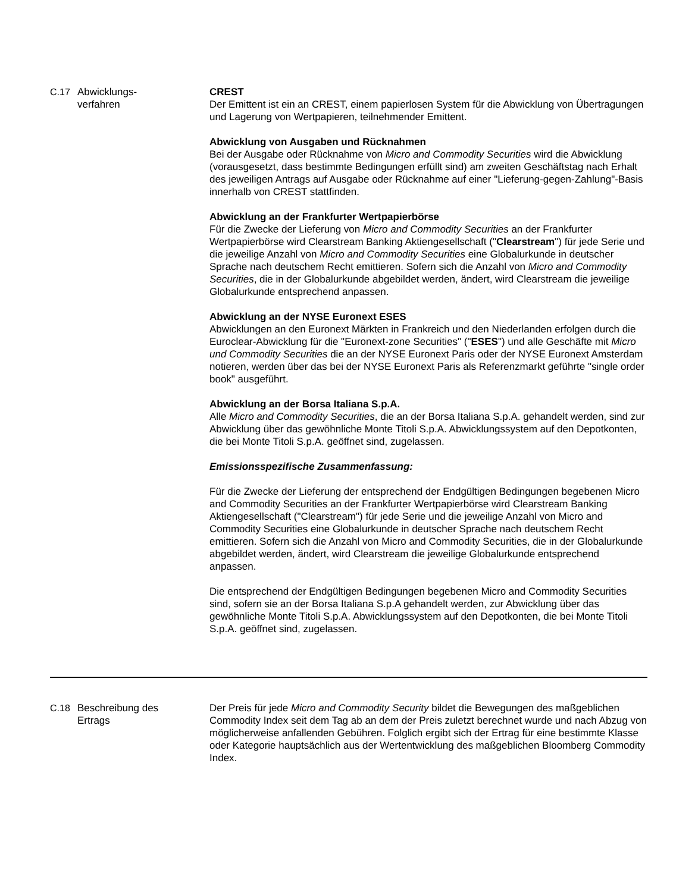| C.17 | Abwicklungs- verfahren | CREST Der Emittent ist ein an CREST, einem papierlosen System für die Abwicklung von Übertragungen und Lagerung von Wertpapieren, teilnehmender Emittent. Abwicklung von Ausgaben und Rücknahmen Bei der Ausgabe oder Rücknahme von Micro and Commodity Securities wird die Abwicklung (vorausgesetzt, dass bestimmte Bedingungen erfüllt sind) am zweiten Geschäftstag nach Erhalt des jeweiligen Antrags auf Ausgabe oder Rücknahme auf einer "Lieferung-gegen-Zahlung"-Basis innerhalb von CREST stattfinden. Abwicklung an der Frankfurter Wertpapierbörse Für die Zwecke der Lieferung von Micro and Commodity Securities an der Frankfurter Wertpapierbörse wird Clearstream Banking Aktiengesellschaft (" Clearstream ") für jede Serie und die jeweilige Anzahl von Micro and Commodity Securities eine Globalurkunde in deutscher Sprache nach deutschem Recht emittieren. Sofern sich die Anzahl von Micro and Commodity Securities , die in der Globalurkunde abgebildet werden, ändert, wird Clearstream die jeweilige Globalurkunde entsprechend anpassen. Abwicklung an der NYSE Euronext ESES Abwicklungen an den Euronext Märkten in Frankreich und den Niederlanden erfolgen durch die Euroclear-Abwicklung für die "Euronext-zone Securities" (" ESES ") und alle Geschäfte mit Micro und Commodity Securities die an der NYSE Euronext Paris oder der NYSE Euronext Amsterdam notieren, werden über das bei der NYSE Euronext Paris als Referenzmarkt geführte "single order book" ausgeführt. Abwicklung an der Borsa Italiana S.p.A. Alle Micro and Commodity Securities , die an der Borsa Italiana S.p.A. gehandelt werden, sind zur Abwicklung über das gewöhnliche Monte Titoli S.p.A. Abwicklungssystem auf den Depotkonten, die bei Monte Titoli S.p.A. geöffnet sind, zugelassen. Emissionsspezifische Zusammenfassung: Für die Zwecke der Lieferung der entsprechend der Endgültigen Bedingungen begebenen Micro and Commodity Securities an der Frankfurter Wertpapierbörse wird Clearstream Banking Aktiengesellschaft ("Clearstream") für jede Serie und die jeweilige Anzahl von Micro and Commodity Securities eine Globalurkunde in deutscher Sprache nach deutschem Recht emittieren. Sofern sich die Anzahl von Micro and Commodity Securities, die in der Globalurkunde abgebildet werden, ändert, wird Clearstream die jeweilige Globalurkunde entsprechend anpassen. Die entsprechend der Endgültigen Bedingungen begebenen Micro and Commodity Securities sind, sofern sie an der Borsa Italiana S.p.A gehandelt werden, zur Abwicklung über das gewöhnliche Monte Titoli S.p.A. Abwicklungssystem auf den Depotkonten, die bei Monte Titoli S.p.A. geöffnet sind, zugelassen. |
| C.18 | Beschreibung des Ertrags | Der Preis für jede Micro and Commodity Security bildet die Bewegungen des maßgeblichen Commodity Index seit dem Tag ab an dem der Preis zuletzt berechnet wurde und nach Abzug von möglicherweise anfallenden Gebühren. Folglich ergibt sich der Ertrag für eine bestimmte Klasse oder Kategorie hauptsächlich aus der Wertentwicklung des maßgeblichen Bloomberg Commodity Index. |